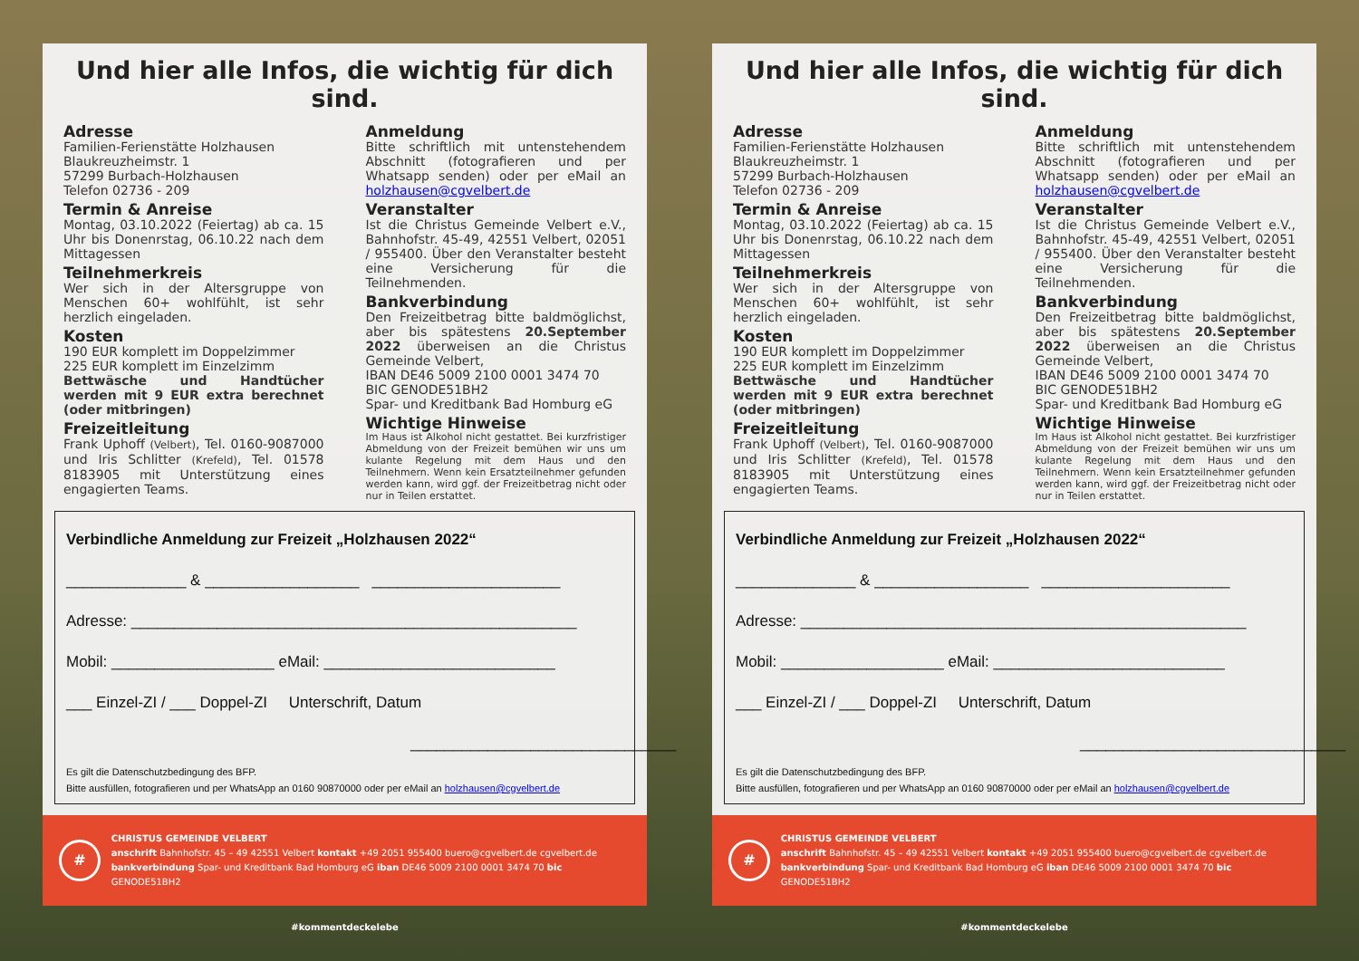Und hier alle Infos, die wichtig für dich sind.
Adresse
Familien-Ferienstätte Holzhausen
Blaukreuzheimstr. 1
57299 Burbach-Holzhausen
Telefon 02736 - 209
Termin & Anreise
Montag, 03.10.2022 (Feiertag) ab ca. 15 Uhr bis Donenrstag, 06.10.22 nach dem Mittagessen
Teilnehmerkreis
Wer sich in der Altersgruppe von Menschen 60+ wohlfühlt, ist sehr herzlich eingeladen.
Kosten
190 EUR komplett im Doppelzimmer
225 EUR komplett im Einzelzimm
Bettwäsche und Handtücher werden mit 9 EUR extra berechnet (oder mitbringen)
Freizeitleitung
Frank Uphoff (Velbert), Tel. 0160-9087000 und Iris Schlitter (Krefeld), Tel. 01578 8183905 mit Unterstützung eines engagierten Teams.
Anmeldung
Bitte schriftlich mit untenstehendem Abschnitt (fotografieren und per Whatsapp senden) oder per eMail an holzhausen@cgvelbert.de
Veranstalter
Ist die Christus Gemeinde Velbert e.V., Bahnhofstr. 45-49, 42551 Velbert, 02051 / 955400. Über den Veranstalter besteht eine Versicherung für die Teilnehmenden.
Bankverbindung
Den Freizeitbetrag bitte baldmöglichst, aber bis spätestens 20.September 2022 überweisen an die Christus Gemeinde Velbert,
IBAN DE46 5009 2100 0001 3474 70
BIC GENODE51BH2
Spar- und Kreditbank Bad Homburg eG
Wichtige Hinweise
Im Haus ist Alkohol nicht gestattet. Bei kurzfristiger Abmeldung von der Freizeit bemühen wir uns um kulante Regelung mit dem Haus und den Teilnehmern. Wenn kein Ersatzteilnehmer gefunden werden kann, wird ggf. der Freizeitbetrag nicht oder nur in Teilen erstattet.
Verbindliche Anmeldung zur Freizeit „Holzhausen 2022“
______________ & __________________ ______________________
Adresse: ____________________________________________________
Mobil: ___________________ eMail: ___________________________
___ Einzel-ZI / ___ Doppel-ZI Unterschrift, Datum
_______________________________
Es gilt die Datenschutzbedingung des BFP.
Bitte ausfüllen, fotografieren und per WhatsApp an 0160 90870000 oder per eMail an holzhausen@cgvelbert.de
#
CHRISTUS GEMEINDE VELBERT
anschrift Bahnhofstr. 45 – 49 42551 Velbert kontakt +49 2051 955400 buero@cgvelbert.de cgvelbert.de
bankverbindung Spar- und Kreditbank Bad Homburg eG iban DE46 5009 2100 0001 3474 70 bic GENODE51BH2
#kommentdeckelebe
Und hier alle Infos, die wichtig für dich sind.
Adresse
Familien-Ferienstätte Holzhausen
Blaukreuzheimstr. 1
57299 Burbach-Holzhausen
Telefon 02736 - 209
Termin & Anreise
Montag, 03.10.2022 (Feiertag) ab ca. 15 Uhr bis Donenrstag, 06.10.22 nach dem Mittagessen
Teilnehmerkreis
Wer sich in der Altersgruppe von Menschen 60+ wohlfühlt, ist sehr herzlich eingeladen.
Kosten
190 EUR komplett im Doppelzimmer
225 EUR komplett im Einzelzimm
Bettwäsche und Handtücher werden mit 9 EUR extra berechnet (oder mitbringen)
Freizeitleitung
Frank Uphoff (Velbert), Tel. 0160-9087000 und Iris Schlitter (Krefeld), Tel. 01578 8183905 mit Unterstützung eines engagierten Teams.
Anmeldung
Bitte schriftlich mit untenstehendem Abschnitt (fotografieren und per Whatsapp senden) oder per eMail an holzhausen@cgvelbert.de
Veranstalter
Ist die Christus Gemeinde Velbert e.V., Bahnhofstr. 45-49, 42551 Velbert, 02051 / 955400. Über den Veranstalter besteht eine Versicherung für die Teilnehmenden.
Bankverbindung
Den Freizeitbetrag bitte baldmöglichst, aber bis spätestens 20.September 2022 überweisen an die Christus Gemeinde Velbert,
IBAN DE46 5009 2100 0001 3474 70
BIC GENODE51BH2
Spar- und Kreditbank Bad Homburg eG
Wichtige Hinweise
Im Haus ist Alkohol nicht gestattet. Bei kurzfristiger Abmeldung von der Freizeit bemühen wir uns um kulante Regelung mit dem Haus und den Teilnehmern. Wenn kein Ersatzteilnehmer gefunden werden kann, wird ggf. der Freizeitbetrag nicht oder nur in Teilen erstattet.
Verbindliche Anmeldung zur Freizeit „Holzhausen 2022“
______________ & __________________ ______________________
Adresse: ____________________________________________________
Mobil: ___________________ eMail: ___________________________
___ Einzel-ZI / ___ Doppel-ZI Unterschrift, Datum
_______________________________
Es gilt die Datenschutzbedingung des BFP.
Bitte ausfüllen, fotografieren und per WhatsApp an 0160 90870000 oder per eMail an holzhausen@cgvelbert.de
#
CHRISTUS GEMEINDE VELBERT
anschrift Bahnhofstr. 45 – 49 42551 Velbert kontakt +49 2051 955400 buero@cgvelbert.de cgvelbert.de
bankverbindung Spar- und Kreditbank Bad Homburg eG iban DE46 5009 2100 0001 3474 70 bic GENODE51BH2
#kommentdeckelebe